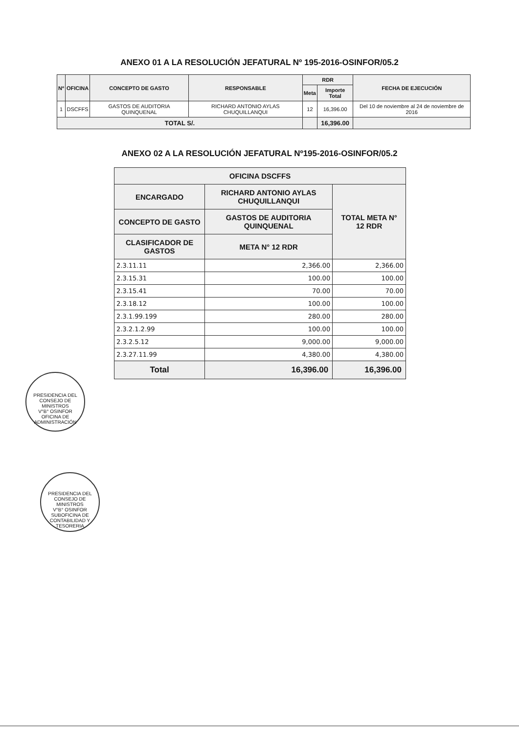ANEXO 01 A LA RESOLUCIÓN JEFATURAL Nº 195-2016-OSINFOR/05.2
| Nº | OFICINA | CONCEPTO DE GASTO | RESPONSABLE | RDR | | FECHA DE EJECUCIÓN |
| --- | --- | --- | --- | --- | --- | --- |
| | | | | Meta | Importe Total | |
| 1 | DSCFFS | GASTOS DE AUDITORIA QUINQUENAL | RICHARD ANTONIO AYLAS CHUQUILLANQUI | 12 | 16,396.00 | Del 10 de noviembre al 24 de noviembre de 2016 |
| TOTAL S/. | | | | | 16,396.00 | |
ANEXO 02 A LA RESOLUCIÓN JEFATURAL Nº195-2016-OSINFOR/05.2
| OFICINA DSCFFS | | |
| --- | --- | --- |
| ENCARGADO | RICHARD ANTONIO AYLAS CHUQUILLANQUI | TOTAL META N° 12 RDR |
| CONCEPTO DE GASTO | GASTOS DE AUDITORIA QUINQUENAL | |
| CLASIFICADOR DE GASTOS | META N° 12 RDR | |
| 2.3.11.11 | 2,366.00 | 2,366.00 |
| 2.3.15.31 | 100.00 | 100.00 |
| 2.3.15.41 | 70.00 | 70.00 |
| 2.3.18.12 | 100.00 | 100.00 |
| 2.3.1.99.199 | 280.00 | 280.00 |
| 2.3.2.1.2.99 | 100.00 | 100.00 |
| 2.3.2.5.12 | 9,000.00 | 9,000.00 |
| 2.3.27.11.99 | 4,380.00 | 4,380.00 |
| Total | 16,396.00 | 16,396.00 |
PRESIDENCIA DEL CONSEJO DE MINISTROS
V°B° OSINFOR
OFICINA DE ADMINISTRACIÓN
PRESIDENCIA DEL CONSEJO DE MINISTROS
V°B° OSINFOR
SUBOFICINA DE CONTABILIDAD Y TESORERIA